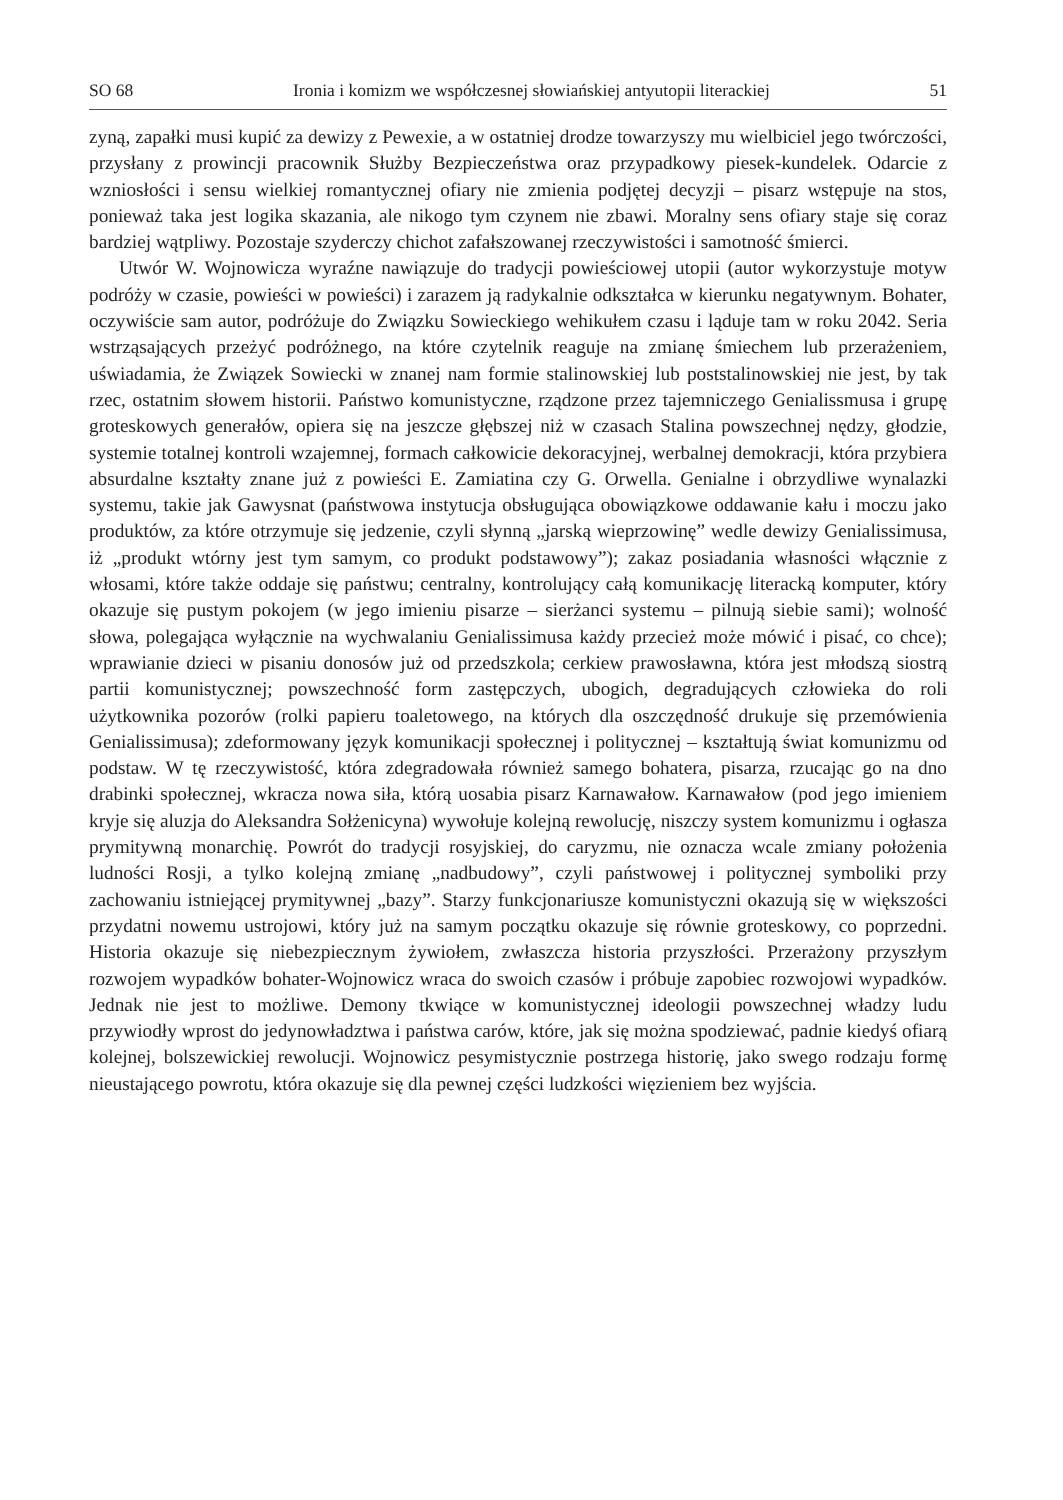SO 68 Ironia i komizm we współczesnej słowiańskiej antyutopii literackiej 51
zyną, zapałki musi kupić za dewizy z Pewexie, a w ostatniej drodze towarzyszy mu wielbiciel jego twórczości, przysłany z prowincji pracownik Służby Bezpieczeństwa oraz przypadkowy piesek-kundelek. Odarcie z wzniosłości i sensu wielkiej romantycznej ofiary nie zmienia podjętej decyzji – pisarz wstępuje na stos, ponieważ taka jest logika skazania, ale nikogo tym czynem nie zbawi. Moralny sens ofiary staje się coraz bardziej wątpliwy. Pozostaje szyderczy chichot zafałszowanej rzeczywistości i samotność śmierci.
Utwór W. Wojnowicza wyraźne nawiązuje do tradycji powieściowej utopii (autor wykorzystuje motyw podróży w czasie, powieści w powieści) i zarazem ją radykalnie odkształca w kierunku negatywnym. Bohater, oczywiście sam autor, podróżuje do Związku Sowieckiego wehikułem czasu i ląduje tam w roku 2042. Seria wstrząsających przeżyć podróżnego, na które czytelnik reaguje na zmianę śmiechem lub przerażeniem, uświadamia, że Związek Sowiecki w znanej nam formie stalinowskiej lub poststalinowskiej nie jest, by tak rzec, ostatnim słowem historii. Państwo komunistyczne, rządzone przez tajemniczego Genialissmusa i grupę groteskowych generałów, opiera się na jeszcze głębszej niż w czasach Stalina powszechnej nędzy, głodzie, systemie totalnej kontroli wzajemnej, formach całkowicie dekoracyjnej, werbalnej demokracji, która przybiera absurdalne kształty znane już z powieści E. Zamiatina czy G. Orwella. Genialne i obrzydliwe wynalazki systemu, takie jak Gawysnat (państwowa instytucja obsługująca obowiązkowe oddawanie kału i moczu jako produktów, za które otrzymuje się jedzenie, czyli słynną „jarską wieprzowinę” wedle dewizy Genialissimusa, iż „produkt wtórny jest tym samym, co produkt podstawowy”); zakaz posiadania własności włącznie z włosami, które także oddaje się państwu; centralny, kontrolujący całą komunikację literacką komputer, który okazuje się pustym pokojem (w jego imieniu pisarze – sierżanci systemu – pilnują siebie sami); wolność słowa, polegająca wyłącznie na wychwalaniu Genialissimusa każdy przecież może mówić i pisać, co chce); wprawianie dzieci w pisaniu donosów już od przedszkola; cerkiew prawosławna, która jest młodszą siostrą partii komunistycznej; powszechność form zastępczych, ubogich, degradujących człowieka do roli użytkownika pozorów (rolki papieru toaletowego, na których dla oszczędność drukuje się przemówienia Genialissimusa); zdeformowany język komunikacji społecznej i politycznej – kształtują świat komunizmu od podstaw. W tę rzeczywistość, która zdegradowała również samego bohatera, pisarza, rzucając go na dno drabinki społecznej, wkracza nowa siła, którą uosabia pisarz Karnawałow. Karnawałow (pod jego imieniem kryje się aluzja do Aleksandra Sołżenicyna) wywołuje kolejną rewolucję, niszczy system komunizmu i ogłasza prymitywną monarchię. Powrót do tradycji rosyjskiej, do caryzmu, nie oznacza wcale zmiany położenia ludności Rosji, a tylko kolejną zmianę „nadbudowy”, czyli państwowej i politycznej symboliki przy zachowaniu istniejącej prymitywnej „bazy”. Starzy funkcjonariusze komunistyczni okazują się w większości przydatni nowemu ustrojowi, który już na samym początku okazuje się równie groteskowy, co poprzedni. Historia okazuje się niebezpiecznym żywiołem, zwłaszcza historia przyszłości. Przerażony przyszłym rozwojem wypadków bohater-Wojnowicz wraca do swoich czasów i próbuje zapobiec rozwojowi wypadków. Jednak nie jest to możliwe. Demony tkwiące w komunistycznej ideologii powszechnej władzy ludu przywiodły wprost do jedynowładztwa i państwa carów, które, jak się można spodziewać, padnie kiedyś ofiarą kolejnej, bolszewickiej rewolucji. Wojnowicz pesymistycznie postrzega historię, jako swego rodzaju formę nieustającego powrotu, która okazuje się dla pewnej części ludzkości więzieniem bez wyjścia.